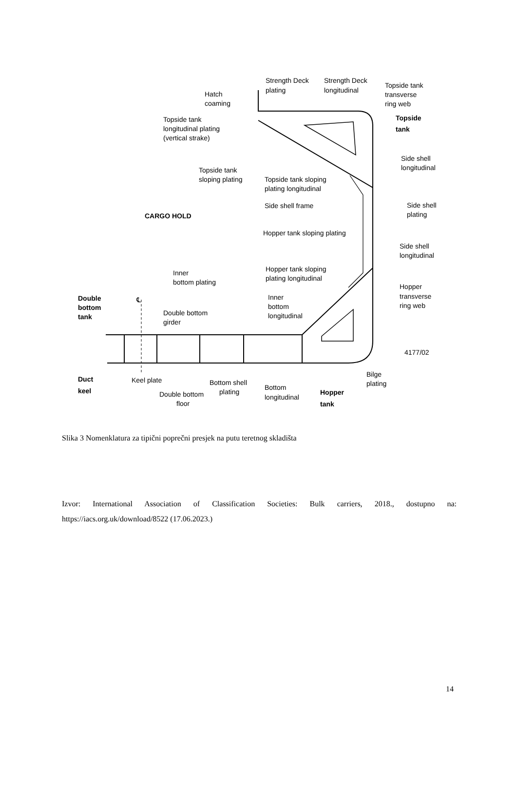Strength Deck
plating
Strength Deck
longitudinal
Topside tank
transverse
ring web
Hatch
coaming
Topside
tank
Topside tank
longitudinal plating
(vertical strake)
Side shell
longitudinal
Topside tank
sloping plating
Topside tank sloping
plating longitudinal
Side shell frame
Side shell
plating
CARGO HOLD
Hopper tank sloping plating
Side shell
longitudinal
Hopper tank sloping
plating longitudinal
Inner
bottom plating
Hopper
transverse
ring web
Double
bottom
tank
℄
Inner
bottom
longitudinal
Double bottom
girder
4177/02
Duct
keel
Keel plate
Bottom shell
plating
Bottom
longitudinal
Bilge
plating
Double bottom
floor
Hopper
tank
Slika 3 Nomenklatura za tipični poprečni presjek na putu teretnog skladišta
Izvor: International Association of Classification Societies: Bulk carriers, 2018., dostupno na: https://iacs.org.uk/download/8522 (17.06.2023.)
14